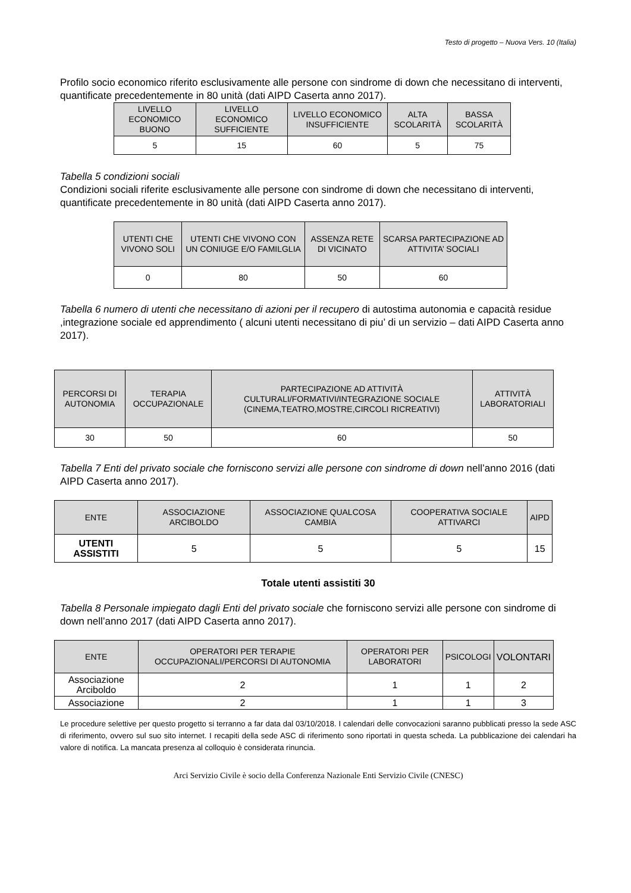Testo di progetto – Nuova Vers. 10 (Italia)
Profilo socio economico riferito esclusivamente alle persone con sindrome di down che necessitano di interventi, quantificate precedentemente in 80 unità (dati AIPD Caserta anno 2017).
| LIVELLO ECONOMICO BUONO | LIVELLO ECONOMICO SUFFICIENTE | LIVELLO ECONOMICO INSUFFICIENTE | ALTA SCOLARITÀ | BASSA SCOLARITÀ |
| --- | --- | --- | --- | --- |
| 5 | 15 | 60 | 5 | 75 |
Tabella 5 condizioni sociali
Condizioni sociali riferite esclusivamente alle persone con sindrome di down che necessitano di interventi, quantificate precedentemente in 80 unità (dati AIPD Caserta anno 2017).
| UTENTI CHE VIVONO SOLI | UTENTI CHE VIVONO CON UN CONIUGE E/O FAMILGLIA | ASSENZA RETE DI VICINATO | SCARSA PARTECIPAZIONE AD ATTIVITA’ SOCIALI |
| --- | --- | --- | --- |
| 0 | 80 | 50 | 60 |
Tabella 6 numero di utenti che necessitano di azioni per il recupero di autostima autonomia e capacità residue ,integrazione sociale ed apprendimento ( alcuni utenti necessitano di piu’ di un servizio – dati AIPD Caserta anno 2017).
| PERCORSI DI AUTONOMIA | TERAPIA OCCUPAZIONALE | PARTECIPAZIONE AD ATTIVITÀ CULTURALI/FORMATIVI/INTEGRAZIONE SOCIALE (CINEMA,TEATRO,MOSTRE,CIRCOLI RICREATIVI) | ATTIVITÀ LABORATORIALI |
| --- | --- | --- | --- |
| 30 | 50 | 60 | 50 |
Tabella 7 Enti del privato sociale che forniscono servizi alle persone con sindrome di down nell’anno 2016 (dati AIPD Caserta anno 2017).
| ENTE | ASSOCIAZIONE ARCIBOLDO | ASSOCIAZIONE QUALCOSA CAMBIA | COOPERATIVA SOCIALE ATTIVARCI | AIPD |
| --- | --- | --- | --- | --- |
| UTENTI ASSISTITI | 5 | 5 | 5 | 15 |
Totale utenti assistiti 30
Tabella 8 Personale impiegato dagli Enti del privato sociale che forniscono servizi alle persone con sindrome di down nell’anno 2017 (dati AIPD Caserta anno 2017).
| ENTE | OPERATORI PER TERAPIE OCCUPAZIONALI/PERCORSI DI AUTONOMIA | OPERATORI PER LABORATORI | PSICOLOGI | VOLONTARI |
| --- | --- | --- | --- | --- |
| Associazione Arciboldo | 2 | 1 | 1 | 2 |
| Associazione | 2 | 1 | 1 | 3 |
Le procedure selettive per questo progetto si terranno a far data dal 03/10/2018. I calendari delle convocazioni saranno pubblicati presso la sede ASC di riferimento, ovvero sul suo sito internet. I recapiti della sede ASC di riferimento sono riportati in questa scheda. La pubblicazione dei calendari ha valore di notifica. La mancata presenza al colloquio è considerata rinuncia.
Arci Servizio Civile è socio della Conferenza Nazionale Enti Servizio Civile (CNESC)